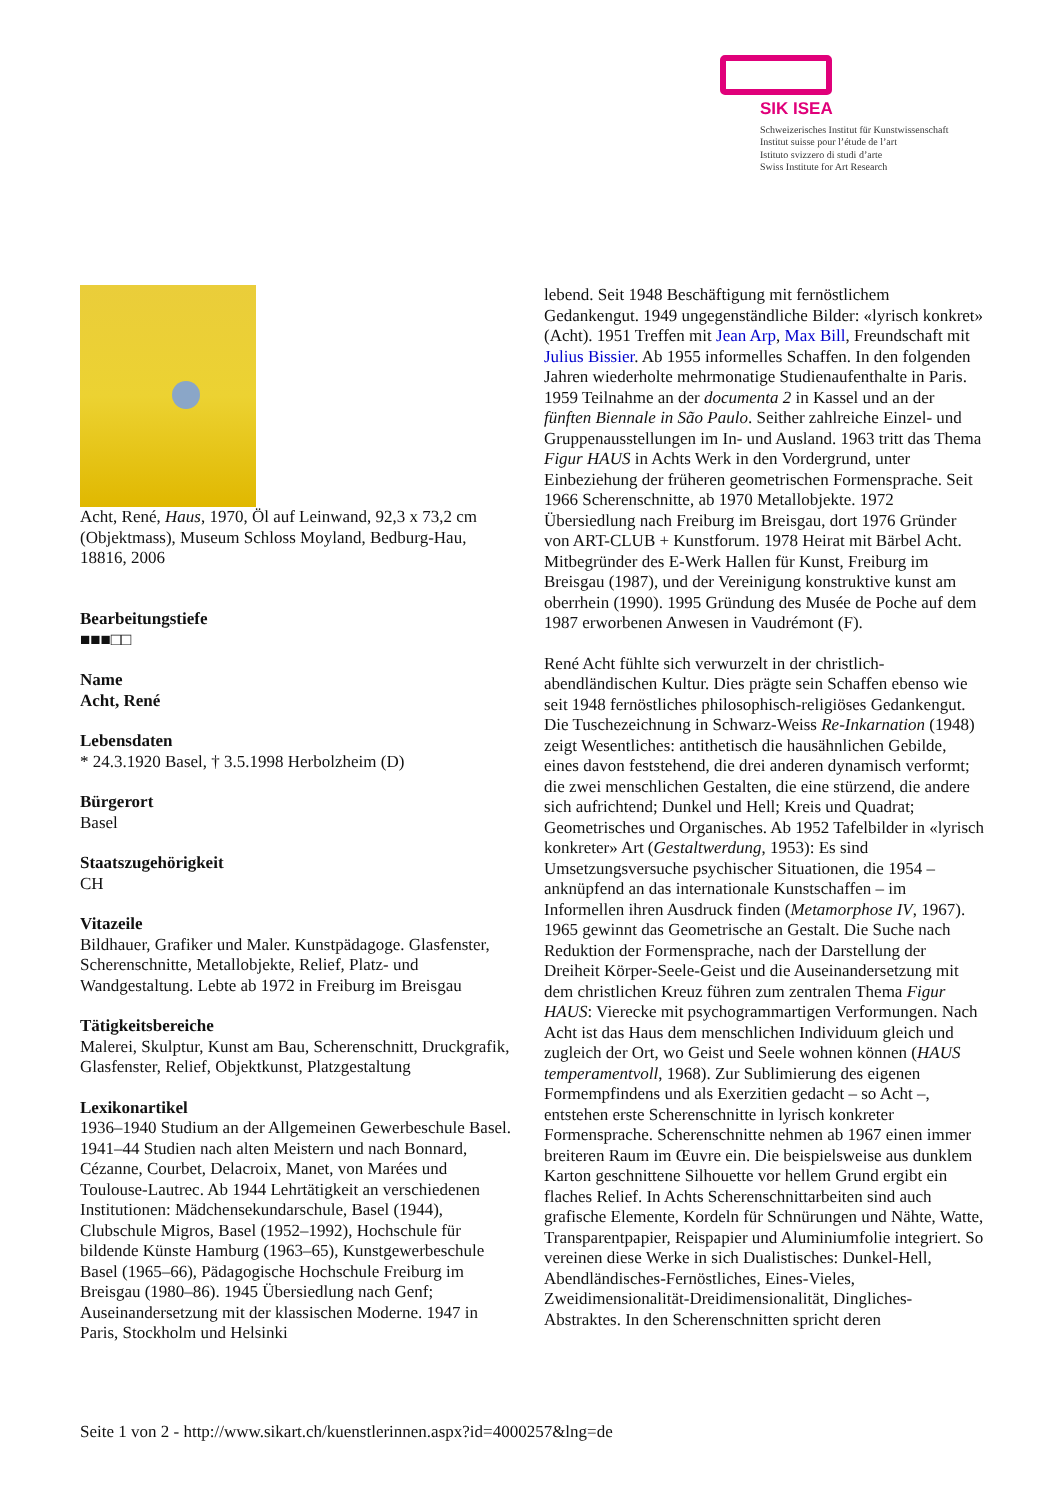SIK ISEA
Schweizerisches Institut für Kunstwissenschaft
Institut suisse pour l’étude de l’art
Istituto svizzero di studi d’arte
Swiss Institute for Art Research
Acht, René, Haus, 1970, Öl auf Leinwand, 92,3 x 73,2 cm (Objektmass), Museum Schloss Moyland, Bedburg-Hau, 18816, 2006
Bearbeitungstiefe
■■■□□
Name
Acht, René
Lebensdaten
* 24.3.1920 Basel, † 3.5.1998 Herbolzheim (D)
Bürgerort
Basel
Staatszugehörigkeit
CH
Vitazeile
Bildhauer, Grafiker und Maler. Kunstpädagoge. Glasfenster, Scherenschnitte, Metallobjekte, Relief, Platz- und Wandgestaltung. Lebte ab 1972 in Freiburg im Breisgau
Tätigkeitsbereiche
Malerei, Skulptur, Kunst am Bau, Scherenschnitt, Druckgrafik, Glasfenster, Relief, Objektkunst, Platzgestaltung
Lexikonartikel
1936–1940 Studium an der Allgemeinen Gewerbeschule Basel. 1941–44 Studien nach alten Meistern und nach Bonnard, Cézanne, Courbet, Delacroix, Manet, von Marées und Toulouse-Lautrec. Ab 1944 Lehrtätigkeit an verschiedenen Institutionen: Mädchensekundarschule, Basel (1944), Clubschule Migros, Basel (1952–1992), Hochschule für bildende Künste Hamburg (1963–65), Kunstgewerbeschule Basel (1965–66), Pädagogische Hochschule Freiburg im Breisgau (1980–86). 1945 Übersiedlung nach Genf; Auseinandersetzung mit der klassischen Moderne. 1947 in Paris, Stockholm und Helsinki
lebend. Seit 1948 Beschäftigung mit fernöstlichem Gedankengut. 1949 ungegenständliche Bilder: «lyrisch konkret» (Acht). 1951 Treffen mit Jean Arp, Max Bill, Freundschaft mit Julius Bissier. Ab 1955 informelles Schaffen. In den folgenden Jahren wiederholte mehrmonatige Studienaufenthalte in Paris. 1959 Teilnahme an der documenta 2 in Kassel und an der fünften Biennale in São Paulo. Seither zahlreiche Einzel- und Gruppenausstellungen im In- und Ausland. 1963 tritt das Thema Figur HAUS in Achts Werk in den Vordergrund, unter Einbeziehung der früheren geometrischen Formensprache. Seit 1966 Scherenschnitte, ab 1970 Metallobjekte. 1972 Übersiedlung nach Freiburg im Breisgau, dort 1976 Gründer von ART-CLUB + Kunstforum. 1978 Heirat mit Bärbel Acht. Mitbegründer des E-Werk Hallen für Kunst, Freiburg im Breisgau (1987), und der Vereinigung konstruktive kunst am oberrhein (1990). 1995 Gründung des Musée de Poche auf dem 1987 erworbenen Anwesen in Vaudrémont (F).
René Acht fühlte sich verwurzelt in der christlich-abendländischen Kultur. Dies prägte sein Schaffen ebenso wie seit 1948 fernöstliches philosophisch-religiöses Gedankengut. Die Tuschezeichnung in Schwarz-Weiss Re-Inkarnation (1948) zeigt Wesentliches: antithetisch die hausähnlichen Gebilde, eines davon feststehend, die drei anderen dynamisch verformt; die zwei menschlichen Gestalten, die eine stürzend, die andere sich aufrichtend; Dunkel und Hell; Kreis und Quadrat; Geometrisches und Organisches. Ab 1952 Tafelbilder in «lyrisch konkreter» Art (Gestaltwerdung, 1953): Es sind Umsetzungsversuche psychischer Situationen, die 1954 – anknüpfend an das internationale Kunstschaffen – im Informellen ihren Ausdruck finden (Metamorphose IV, 1967). 1965 gewinnt das Geometrische an Gestalt. Die Suche nach Reduktion der Formensprache, nach der Darstellung der Dreiheit Körper-Seele-Geist und die Auseinandersetzung mit dem christlichen Kreuz führen zum zentralen Thema Figur HAUS: Vierecke mit psychogrammartigen Verformungen. Nach Acht ist das Haus dem menschlichen Individuum gleich und zugleich der Ort, wo Geist und Seele wohnen können (HAUS temperamentvoll, 1968). Zur Sublimierung des eigenen Formempfindens und als Exerzitien gedacht – so Acht –, entstehen erste Scherenschnitte in lyrisch konkreter Formensprache. Scherenschnitte nehmen ab 1967 einen immer breiteren Raum im Œuvre ein. Die beispielsweise aus dunklem Karton geschnittene Silhouette vor hellem Grund ergibt ein flaches Relief. In Achts Scherenschnittarbeiten sind auch grafische Elemente, Kordeln für Schnürungen und Nähte, Watte, Transparentpapier, Reispapier und Aluminiumfolie integriert. So vereinen diese Werke in sich Dualistisches: Dunkel-Hell, Abendländisches-Fernöstliches, Eines-Vieles, Zweidimensionalität-Dreidimensionalität, Dingliches-Abstraktes. In den Scherenschnitten spricht deren
Seite 1 von 2 - http://www.sikart.ch/kuenstlerinnen.aspx?id=4000257&lng=de